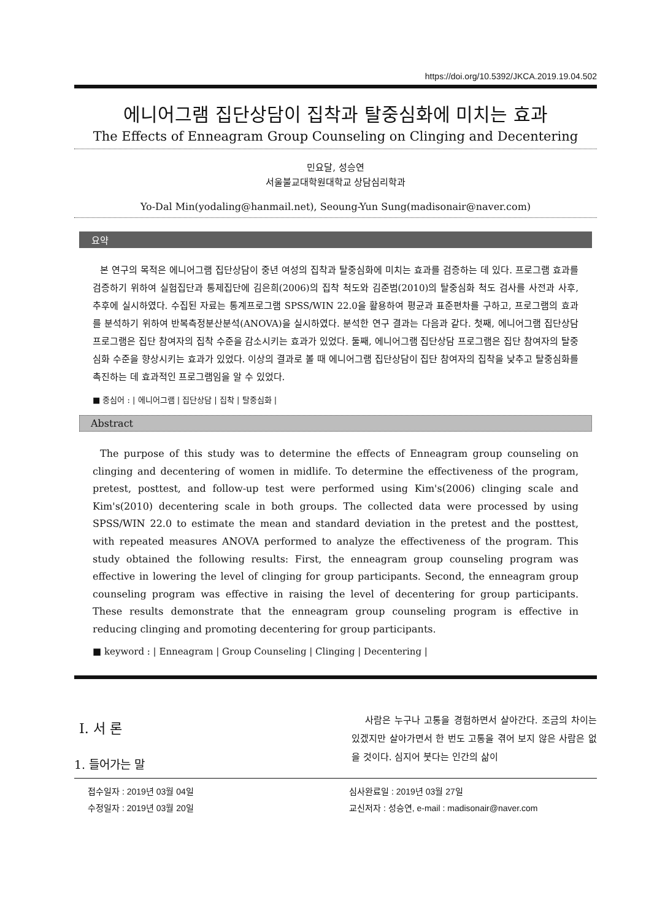https://doi.org/10.5392/JKCA.2019.19.04.502
에니어그램 집단상담이 집착과 탈중심화에 미치는 효과
The Effects of Enneagram Group Counseling on Clinging and Decentering
민요달, 성승연
서울불교대학원대학교 상담심리학과
Yo-Dal Min(yodaling@hanmail.net), Seoung-Yun Sung(madisonair@naver.com)
요약
본 연구의 목적은 에니어그램 집단상담이 중년 여성의 집착과 탈중심화에 미치는 효과를 검증하는 데 있다. 프로그램 효과를 검증하기 위하여 실험집단과 통제집단에 김은희(2006)의 집착 척도와 김준범(2010)의 탈중심화 척도 검사를 사전과 사후, 추후에 실시하였다. 수집된 자료는 통계프로그램 SPSS/WIN 22.0을 활용하여 평균과 표준편차를 구하고, 프로그램의 효과를 분석하기 위하여 반복측정분산분석(ANOVA)을 실시하였다. 분석한 연구 결과는 다음과 같다. 첫째, 에니어그램 집단상담 프로그램은 집단 참여자의 집착 수준을 감소시키는 효과가 있었다. 둘째, 에니어그램 집단상담 프로그램은 집단 참여자의 탈중심화 수준을 향상시키는 효과가 있었다. 이상의 결과로 볼 때 에니어그램 집단상담이 집단 참여자의 집착을 낮추고 탈중심화를 촉진하는 데 효과적인 프로그램임을 알 수 있었다.
■ 중심어 : | 에니어그램 | 집단상담 | 집착 | 탈중심화 |
Abstract
The purpose of this study was to determine the effects of Enneagram group counseling on clinging and decentering of women in midlife. To determine the effectiveness of the program, pretest, posttest, and follow-up test were performed using Kim's(2006) clinging scale and Kim's(2010) decentering scale in both groups. The collected data were processed by using SPSS/WIN 22.0 to estimate the mean and standard deviation in the pretest and the posttest, with repeated measures ANOVA performed to analyze the effectiveness of the program. This study obtained the following results: First, the enneagram group counseling program was effective in lowering the level of clinging for group participants. Second, the enneagram group counseling program was effective in raising the level of decentering for group participants. These results demonstrate that the enneagram group counseling program is effective in reducing clinging and promoting decentering for group participants.
■ keyword : | Enneagram | Group Counseling | Clinging | Decentering |
Ⅰ. 서 론
1. 들어가는 말
사람은 누구나 고통을 경험하면서 살아간다. 조금의 차이는 있겠지만 살아가면서 한 번도 고통을 겪어 보지 않은 사람은 없을 것이다. 심지어 붓다는 인간의 삶이
접수일자 : 2019년 03월 04일
수정일자 : 2019년 03월 20일
심사완료일 : 2019년 03월 27일
교신저자 : 성승연, e-mail : madisonair@naver.com